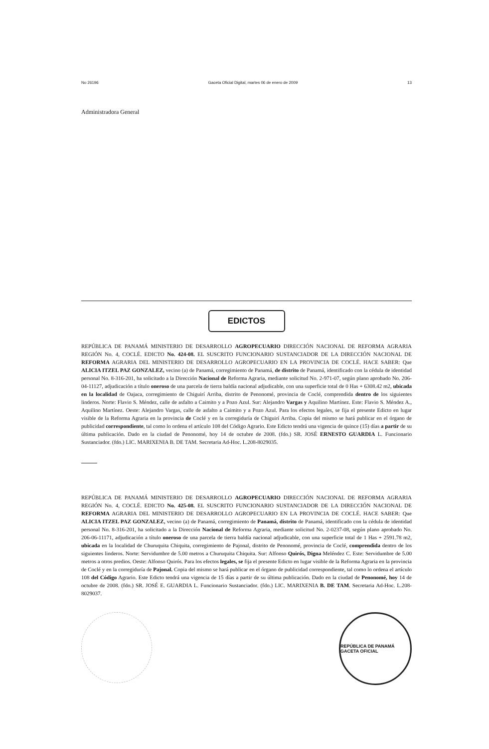No 26196 Gaceta Oficial Digital, martes 06 de enero de 2009 13
Administradora General
EDICTOS
REPÚBLICA DE PANAMÁ MINISTERIO DE DESARROLLO AGROPECUARIO DIRECCIÓN NACIONAL DE REFORMA AGRARIA REGIÓN No. 4, COCLÉ. EDICTO No. 424-08. EL SUSCRITO FUNCIONARIO SUSTANCIADOR DE LA DIRECCIÓN NACIONAL DE REFORMA AGRARIA DEL MINISTERIO DE DESARROLLO AGROPECUARIO EN LA PROVINCIA DE COCLÉ. HACE SABER: Que ALICIA ITZEL PAZ GONZALEZ, vecino (a) de Panamá, corregimiento de Panamá, de distrito de Panamá, identificado con la cédula de identidad personal No. 8-316-201, ha solicitado a la Dirección Nacional de Reforma Agraria, mediante solicitud No. 2-971-07, según plano aprobado No. 206-04-11127, adjudicación a título oneroso de una parcela de tierra baldía nacional adjudicable, con una superficie total de 0 Has + 6308.42 m2, ubicada en la localidad de Oajaca, corregimiento de Chiguirí Arriba, distrito de Penonomé, provincia de Coclé, comprendida dentro de los siguientes linderos. Norte: Flavio S. Méndez, calle de asfalto a Caimito y a Pozo Azul. Sur: Alejandro Vargas y Aquilino Martínez. Este: Flavio S. Méndez A., Aquilino Martínez. Oeste: Alejandro Vargas, calle de asfalto a Caimito y a Pozo Azul. Para los efectos legales, se fija el presente Edicto en lugar visible de la Reforma Agraria en la provincia de Coclé y en la corregiduría de Chiguirí Arriba. Copia del mismo se hará publicar en el órgano de publicidad correspondiente, tal como lo ordena el artículo 108 del Código Agrario. Este Edicto tendrá una vigencia de quince (15) días a partir de su última publicación. Dado en la ciudad de Penonomé, hoy 14 de octubre de 2008. (fdo.) SR. JOSÉ ERNESTO GUARDIA L. Funcionario Sustanciador. (fdo.) LIC. MARIXENIA B. DE TAM. Secretaria Ad-Hoc. L.208-8029035.
REPÚBLICA DE PANAMÁ MINISTERIO DE DESARROLLO AGROPECUARIO DIRECCIÓN NACIONAL DE REFORMA AGRARIA REGIÓN No. 4, COCLÉ. EDICTO No. 425-08. EL SUSCRITO FUNCIONARIO SUSTANCIADOR DE LA DIRECCIÓN NACIONAL DE REFORMA AGRARIA DEL MINISTERIO DE DESARROLLO AGROPECUARIO EN LA PROVINCIA DE COCLÉ. HACE SABER: Que ALICIA ITZEL PAZ GONZALEZ, vecino (a) de Panamá, corregimiento de Panamá, distrito de Panamá, identificado con la cédula de identidad personal No. 8-316-201, ha solicitado a la Dirección Nacional de Reforma Agraria, mediante solicitud No. 2-0237-08, según plano aprobado No. 206-06-11171, adjudicación a título oneroso de una parcela de tierra baldía nacional adjudicable, con una superficie total de 1 Has + 2591.78 m2, ubicada en la localidad de Churuquita Chiquita, corregimiento de Pajonal, distrito de Penonomé, provincia de Coclé, comprendida dentro de los siguientes linderos. Norte: Servidumbre de 5.00 metros a Churuquita Chiquita. Sur: Alfonso Quirós, Digna Meléndez C. Este: Servidumbre de 5.00 metros a otros predios. Oeste: Alfonso Quirós. Para los efectos legales, se fija el presente Edicto en lugar visible de la Reforma Agraria en la provincia de Coclé y en la corregiduría de Pajonal. Copia del mismo se hará publicar en el órgano de publicidad correspondiente, tal como lo ordena el artículo 108 del Código Agrario. Este Edicto tendrá una vigencia de 15 días a partir de su última publicación. Dado en la ciudad de Penonomé, hoy 14 de octubre de 2008. (fdo.) SR. JOSÉ E. GUARDIA L. Funcionario Sustanciador. (fdo.) LIC. MARIXENIA B. DE TAM. Secretaria Ad-Hoc. L.208-8029037.
REPÚBLICA DE PANAMÁ GACETA OFICIAL